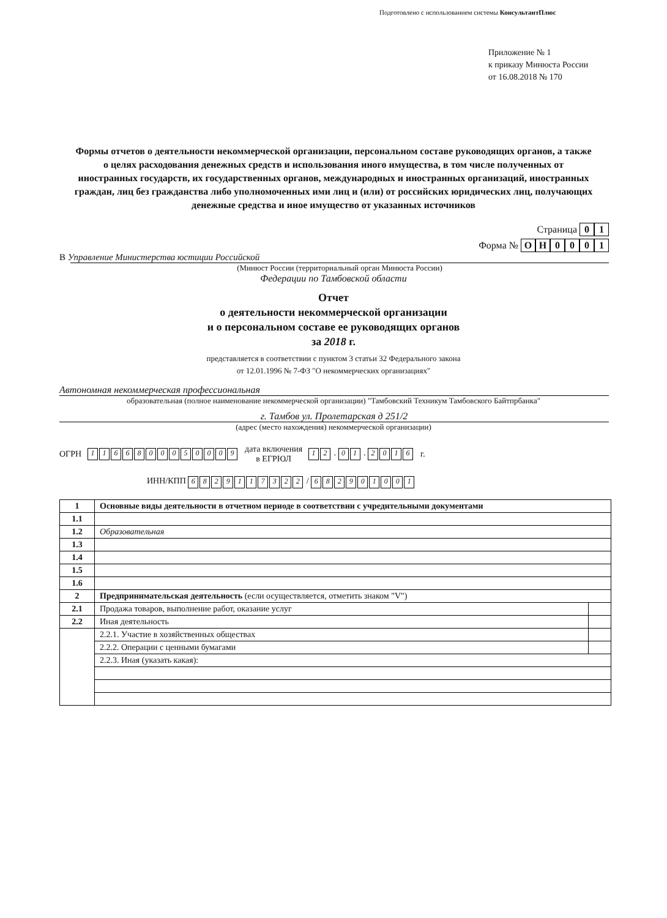Подготовлено с использованием системы КонсультантПлюс
Приложение № 1
к приказу Минюста России
от 16.08.2018 № 170
Формы отчетов о деятельности некоммерческой организации, персональном составе руководящих органов, а также о целях расходования денежных средств и использования иного имущества, в том числе полученных от иностранных государств, их государственных органов, международных и иностранных организаций, иностранных граждан, лиц без гражданства либо уполномоченных ими лиц и (или) от российских юридических лиц, получающих денежные средства и иное имущество от указанных источников
Страница 01
Форма № ОН 0001
В Управление Министерства юстиции Российской
(Минюст России (территориальный орган Минюста России)
Федерации по Тамбовской области
Отчет
о деятельности некоммерческой организации
и о персональном составе ее руководящих органов
за 2018 г.
представляется в соответствии с пунктом 3 статьи 32 Федерального закона
от 12.01.1996 № 7-ФЗ "О некоммерческих организациях"
Автономная некоммерческая профессиональная
образовательная (полное наименование некоммерческой организации) "Тамбовский Техникум Тамбовского Байтпрбанка"
г. Тамбов ул. Пролетарская д 251/2
(адрес (место нахождения) некоммерческой организации)
ОГРН 1166800050009 дата включения
в ЕГРЮЛ 12 . 01 . 2016 г.
ИНН/КПП 6829117322 / 682901001
| 1 | Основные виды деятельности в отчетном периоде в соответствии с учредительными документами | |
| 1.1 | | |
| 1.2 | Образовательная | |
| 1.3 | | |
| 1.4 | | |
| 1.5 | | |
| 1.6 | | |
| 2 | Предпринимательская деятельность (если осуществляется, отметить знаком "V") | |
| 2.1 | Продажа товаров, выполнение работ, оказание услуг | |
| 2.2 | Иная деятельность | |
| | 2.2.1. Участие в хозяйственных обществах | |
| | 2.2.2. Операции с ценными бумагами | |
| | 2.2.3. Иная (указать какая): | |